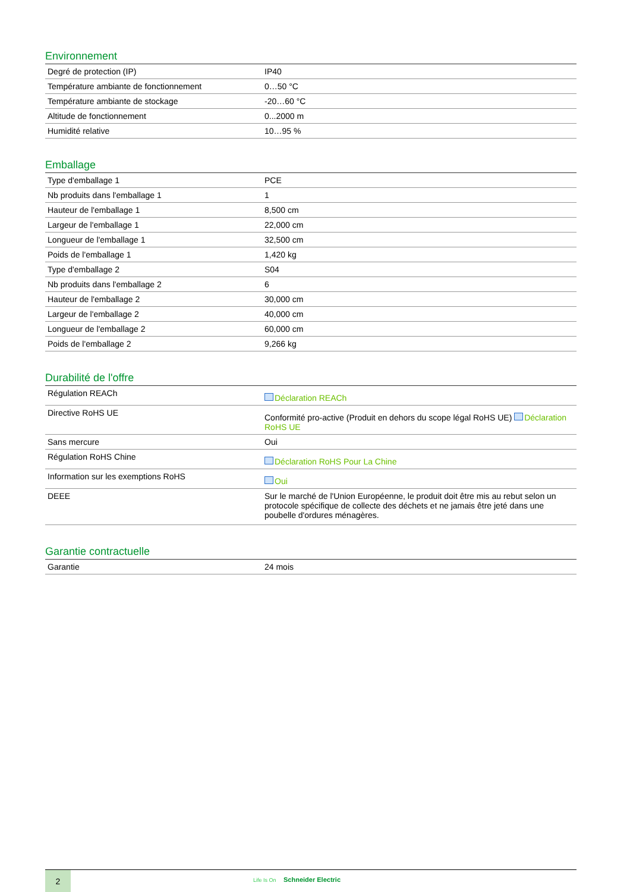Environnement
| Degré de protection (IP) | IP40 |
| Température ambiante de fonctionnement | 0…50 °C |
| Température ambiante de stockage | -20…60 °C |
| Altitude de fonctionnement | 0...2000 m |
| Humidité relative | 10…95 % |
Emballage
| Type d'emballage 1 | PCE |
| Nb produits dans l'emballage 1 | 1 |
| Hauteur de l'emballage 1 | 8,500 cm |
| Largeur de l'emballage 1 | 22,000 cm |
| Longueur de l'emballage 1 | 32,500 cm |
| Poids de l'emballage 1 | 1,420 kg |
| Type d'emballage 2 | S04 |
| Nb produits dans l'emballage 2 | 6 |
| Hauteur de l'emballage 2 | 30,000 cm |
| Largeur de l'emballage 2 | 40,000 cm |
| Longueur de l'emballage 2 | 60,000 cm |
| Poids de l'emballage 2 | 9,266 kg |
Durabilité de l'offre
| Régulation REACh | Déclaration REACh |
| Directive RoHS UE | Conformité pro-active (Produit en dehors du scope légal RoHS UE) Déclaration RoHS UE |
| Sans mercure | Oui |
| Régulation RoHS Chine | Déclaration RoHS Pour La Chine |
| Information sur les exemptions RoHS | Oui |
| DEEE | Sur le marché de l'Union Européenne, le produit doit être mis au rebut selon un protocole spécifique de collecte des déchets et ne jamais être jeté dans une poubelle d'ordures ménagères. |
Garantie contractuelle
| Garantie | 24 mois |
2
Life Is On Schneider Electric